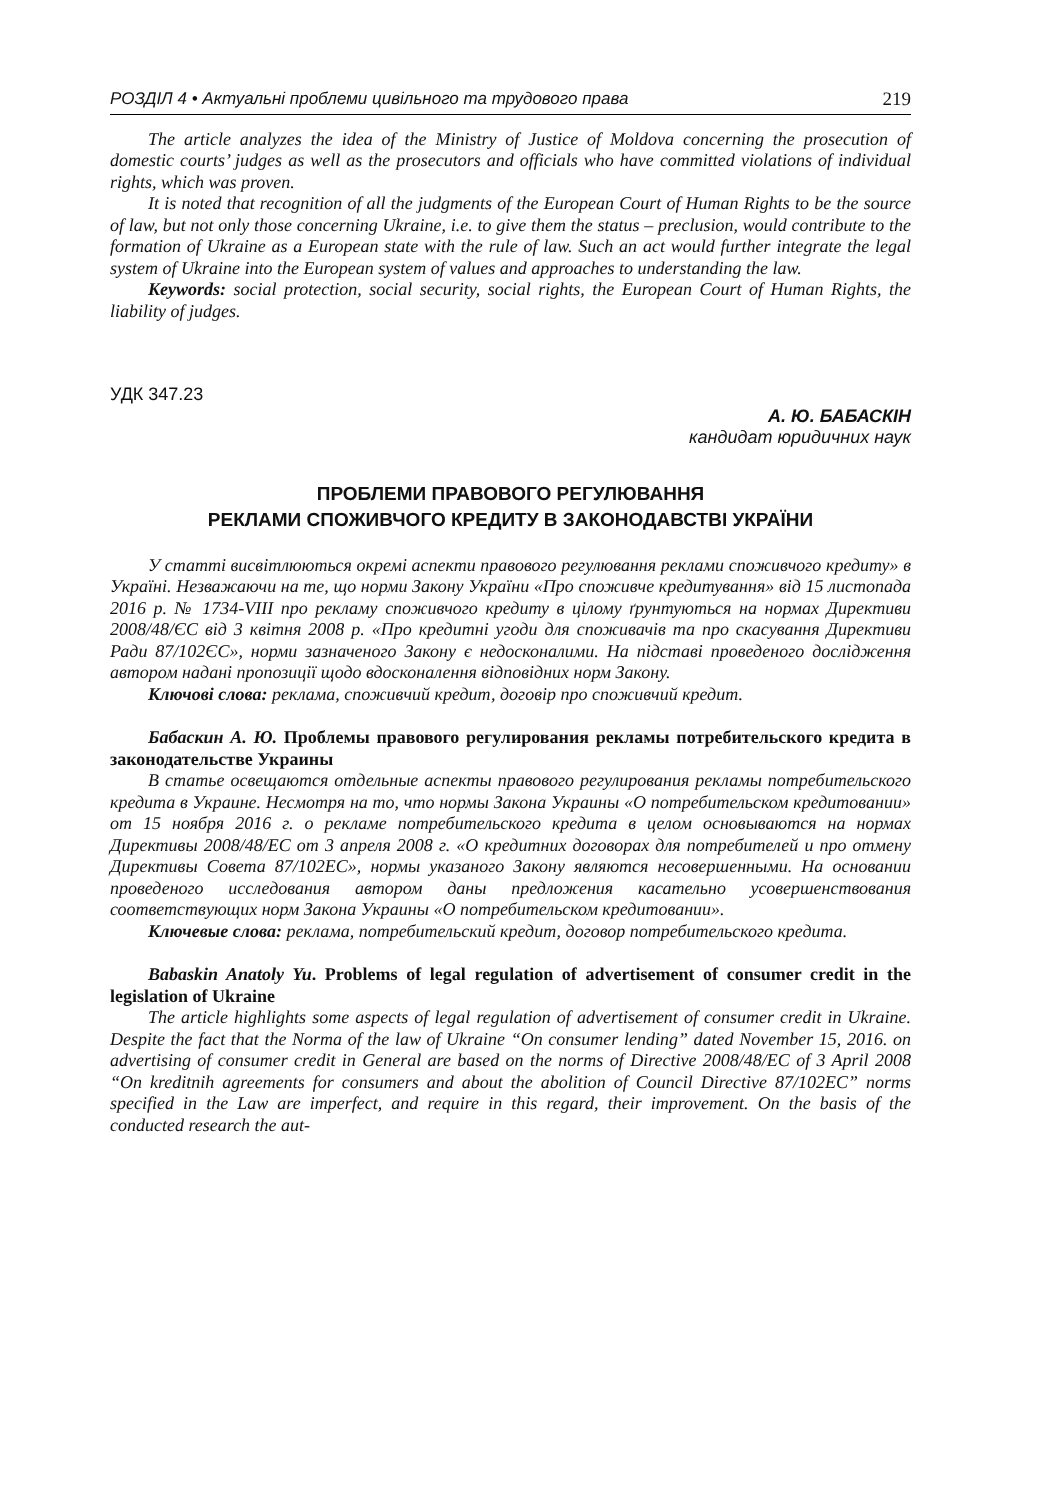РОЗДІЛ 4 • Актуальні проблеми цивільного та трудового права 219
The article analyzes the idea of the Ministry of Justice of Moldova concerning the prosecution of domestic courts’ judges as well as the prosecutors and officials who have committed violations of individual rights, which was proven.
It is noted that recognition of all the judgments of the European Court of Human Rights to be the source of law, but not only those concerning Ukraine, i.e. to give them the status – preclusion, would contribute to the formation of Ukraine as a European state with the rule of law. Such an act would further integrate the legal system of Ukraine into the European system of values and approaches to understanding the law.
Keywords: social protection, social security, social rights, the European Court of Human Rights, the liability of judges.
УДК 347.23
А. Ю. БАБАСКІН
кандидат юридичних наук
ПРОБЛЕМИ ПРАВОВОГО РЕГУЛЮВАННЯ
РЕКЛАМИ СПОЖИВЧОГО КРЕДИТУ В ЗАКОНОДАВСТВІ УКРАЇНИ
У статті висвітлюються окремі аспекти правового регулювання реклами споживчого кредиту» в Україні. Незважаючи на те, що норми Закону України «Про споживче кредитування» від 15 листопада 2016 р. № 1734-VIII про рекламу споживчого кредиту в цілому ґрунтуються на нормах Директиви 2008/48/ЄС від 3 квітня 2008 р. «Про кредитні угоди для споживачів та про скасування Директиви Ради 87/102ЄС», норми зазначеного Закону є недосконалими. На підставі проведеного дослідження автором надані пропозиції щодо вдосконалення відповідних норм Закону.
Ключові слова: реклама, споживчий кредит, договір про споживчий кредит.
Бабаскин А. Ю. Проблемы правового регулирования рекламы потребительского кредита в законодательстве Украины
В статье освещаются отдельные аспекты правового регулирования рекламы потребительского кредита в Украине. Несмотря на то, что нормы Закона Украины «О потребительском кредитовании» от 15 ноября 2016 г. о рекламе потребительского кредита в целом основываются на нормах Директивы 2008/48/ЕС от 3 апреля 2008 г. «О кредитних договорах для потребителей и про отмену Директивы Совета 87/102ЕС», нормы указаного Закону являются несовершенными. На основании проведеного исследования автором даны предложения касательно усовершенствования соответствующих норм Закона Украины «О потребительском кредитовании».
Ключевые слова: реклама, потребительский кредит, договор потребительского кредита.
Babaskin Anatoly Yu. Problems of legal regulation of advertisement of consumer credit in the legislation of Ukraine
The article highlights some aspects of legal regulation of advertisement of consumer credit in Ukraine. Despite the fact that the Norma of the law of Ukraine “On consumer lending” dated November 15, 2016. on advertising of consumer credit in General are based on the norms of Directive 2008/48/EC of 3 April 2008 “On kreditnih agreements for consumers and about the abolition of Council Directive 87/102EC” norms specified in the Law are imperfect, and require in this regard, their improvement. On the basis of the conducted research the aut-